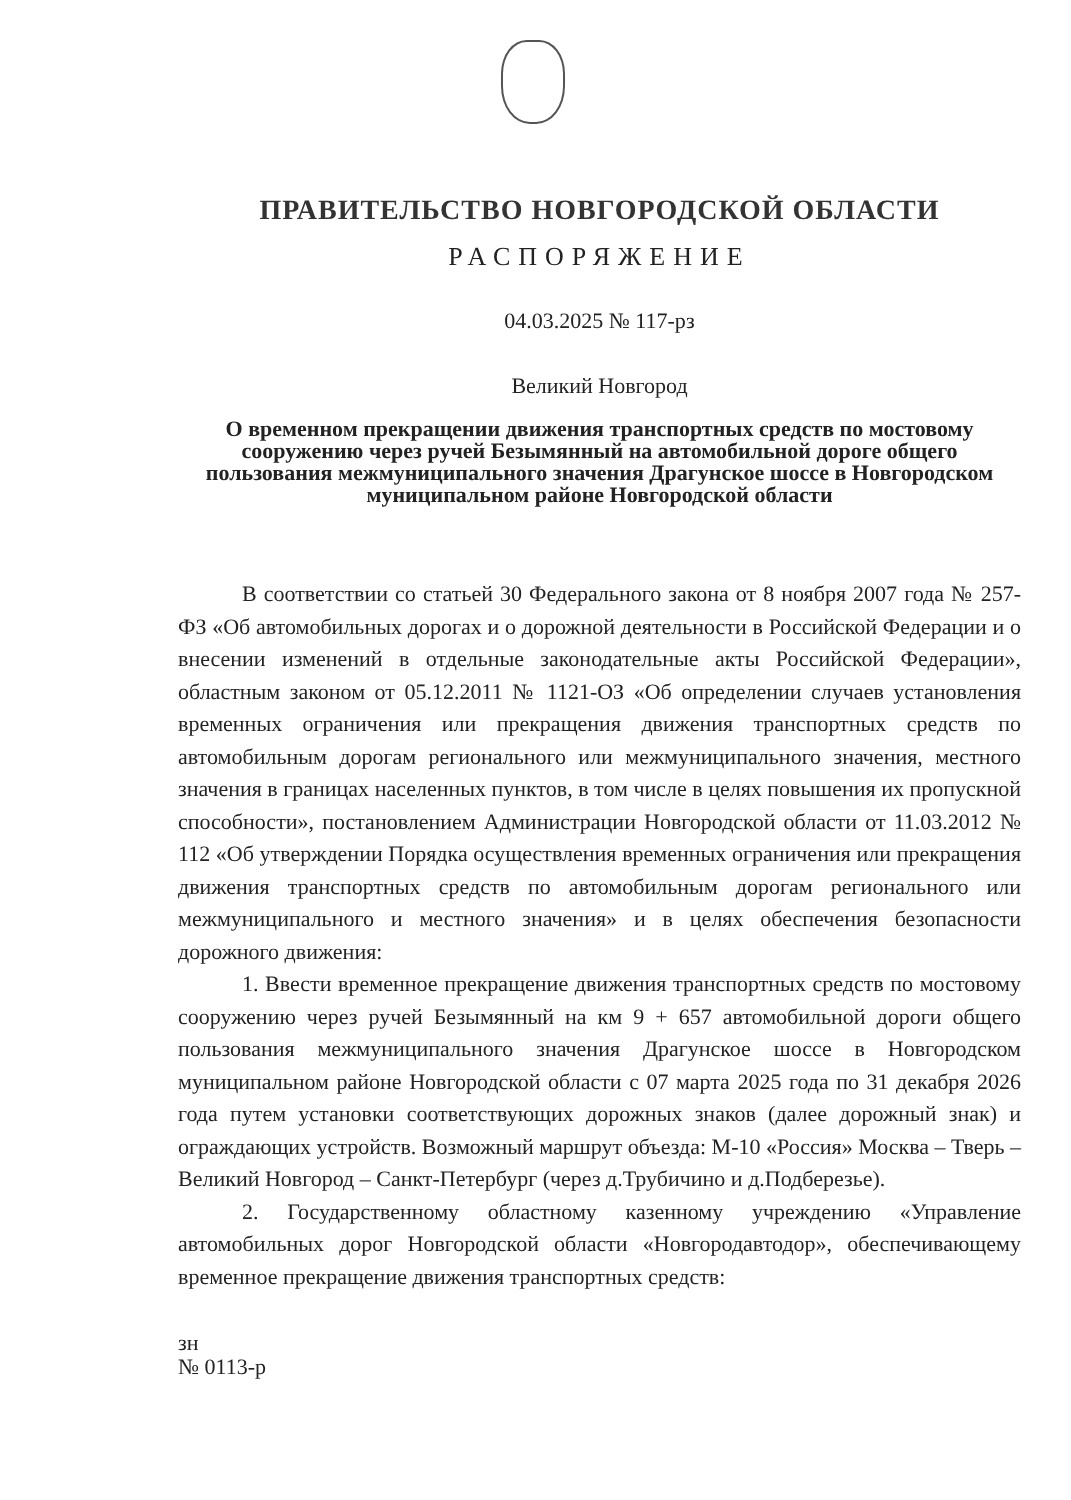ПРАВИТЕЛЬСТВО НОВГОРОДСКОЙ ОБЛАСТИ
РАСПОРЯЖЕНИЕ
04.03.2025 № 117-рз
Великий Новгород
О временном прекращении движения транспортных средств по мостовому сооружению через ручей Безымянный на автомобильной дороге общего пользования межмуниципального значения Драгунское шоссе в Новгородском муниципальном районе Новгородской области
В соответствии со статьей 30 Федерального закона от 8 ноября 2007 года № 257-ФЗ «Об автомобильных дорогах и о дорожной деятельности в Российской Федерации и о внесении изменений в отдельные законодательные акты Российской Федерации», областным законом от 05.12.2011 № 1121-ОЗ «Об определении случаев установления временных ограничения или прекращения движения транспортных средств по автомобильным дорогам регионального или межмуниципального значения, местного значения в границах населенных пунктов, в том числе в целях повышения их пропускной способности», постановлением Администрации Новгородской области от 11.03.2012 № 112 «Об утверждении Порядка осуществления временных ограничения или прекращения движения транспортных средств по автомобильным дорогам регионального или межмуниципального и местного значения» и в целях обеспечения безопасности дорожного движения:
1. Ввести временное прекращение движения транспортных средств по мостовому сооружению через ручей Безымянный на км 9 + 657 автомобильной дороги общего пользования межмуниципального значения Драгунское шоссе в Новгородском муниципальном районе Новгородской области с 07 марта 2025 года по 31 декабря 2026 года путем установки соответствующих дорожных знаков (далее дорожный знак) и ограждающих устройств. Возможный маршрут объезда: М-10 «Россия» Москва – Тверь – Великий Новгород – Санкт-Петербург (через д.Трубичино и д.Подберезье).
2. Государственному областному казенному учреждению «Управление автомобильных дорог Новгородской области «Новгородавтодор», обеспечивающему временное прекращение движения транспортных средств:
зн
№ 0113-р